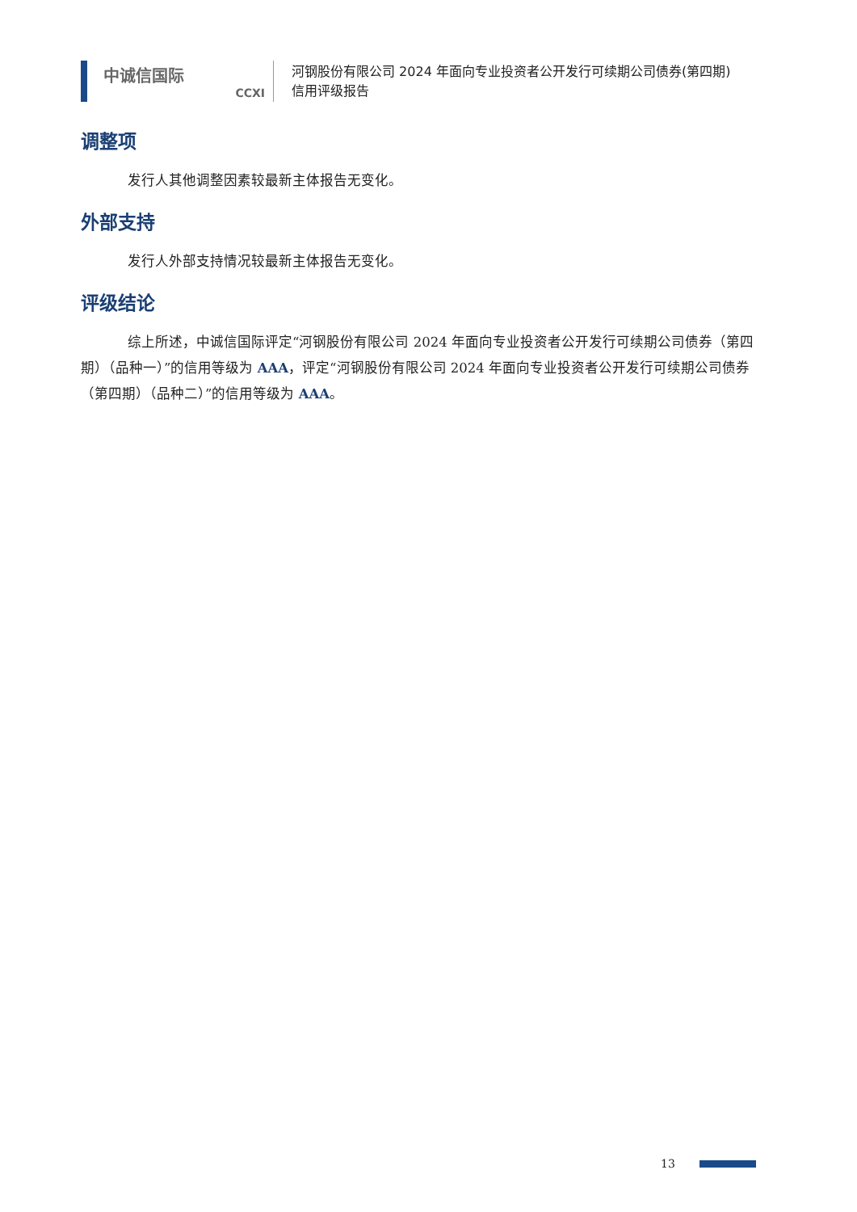中诚信国际
CCXI
河钢股份有限公司 2024 年面向专业投资者公开发行可续期公司债券(第四期)
信用评级报告
调整项
发行人其他调整因素较最新主体报告无变化。
外部支持
发行人外部支持情况较最新主体报告无变化。
评级结论
综上所述，中诚信国际评定“河钢股份有限公司 2024 年面向专业投资者公开发行可续期公司债券（第四期）（品种一）”的信用等级为 AAA，评定“河钢股份有限公司 2024 年面向专业投资者公开发行可续期公司债券（第四期）（品种二）”的信用等级为 AAA。
13